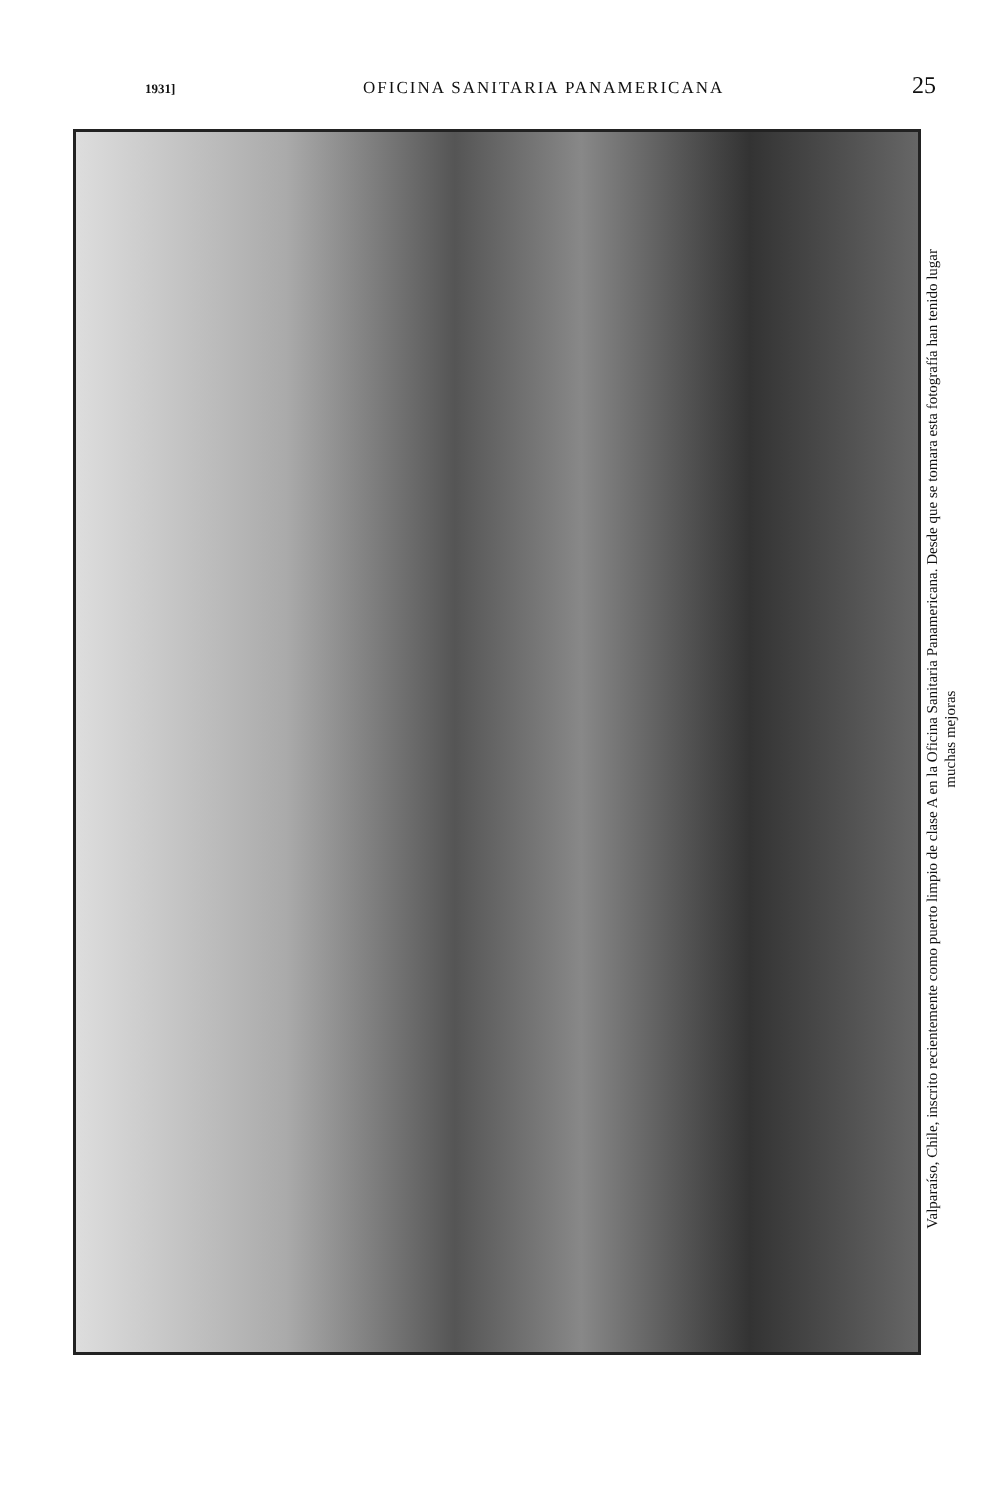1931] OFICINA SANITARIA PANAMERICANA 25
Valparaíso, Chile, inscrito recientemente como puerto limpio de clase A en la Oficina Sanitaria Panamericana. Desde que se tomara esta fotografía han tenido lugar
muchas mejoras